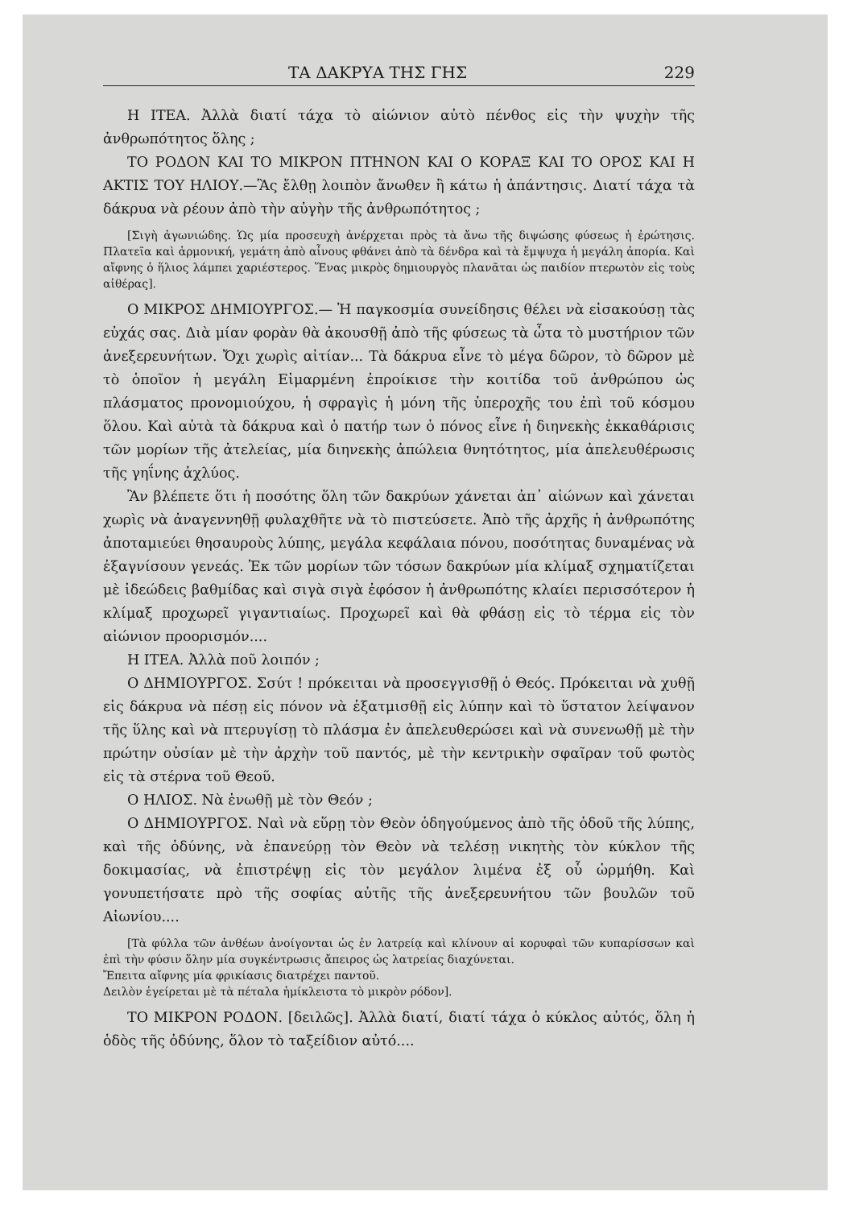ΤΑ ΔΑΚΡΥΑ ΤΗΣ ΓΗΣ 229
Η ΙΤΕΑ. Ἀλλὰ διατί τάχα τὸ αἰώνιον αὐτὸ πένθος εἰς τὴν ψυχὴν τῆς ἀνθρωπότητος ὅλης ;
ΤΟ ΡΟΔΟΝ ΚΑΙ ΤΟ ΜΙΚΡΟΝ ΠΤΗΝΟΝ ΚΑΙ Ο ΚΟΡΑΞ ΚΑΙ ΤΟ ΟΡΟΣ ΚΑΙ Η ΑΚΤΙΣ ΤΟΥ ΗΛΙΟΥ.—Ἂς ἔλθῃ λοιπὸν ἄνωθεν ἢ κάτω ἡ ἀπάντησις. Διατί τάχα τὰ δάκρυα νὰ ρέουν ἀπὸ τὴν αὐγὴν τῆς ἀνθρωπότητος ;
[Σιγὴ ἀγωνιώδης. Ὡς μία προσευχὴ ἀνέρχεται πρὸς τὰ ἄνω τῆς διψώσης φύσεως ἡ ἐρώτησις. Πλατεῖα καὶ ἁρμονική, γεμάτη ἀπὸ αἶνους φθάνει ἀπὸ τὰ δένδρα καὶ τὰ ἔμψυχα ἡ μεγάλη ἀπορία. Καὶ αἴφνης ὁ ἥλιος λάμπει χαριέστερος. Ἕνας μικρὸς δημιουργὸς πλανᾶται ὡς παιδίον πτερωτὸν εἰς τοὺς αἰθέρας].
Ο ΜΙΚΡΟΣ ΔΗΜΙΟΥΡΓΟΣ.— Ἡ παγκοσμία συνείδησις θέλει νὰ εἰσακούσῃ τὰς εὐχάς σας. Διὰ μίαν φορὰν θὰ ἀκουσθῇ ἀπὸ τῆς φύσεως τὰ ὦτα τὸ μυστήριον τῶν ἀνεξερευνήτων. Ὄχι χωρὶς αἰτίαν... Τὰ δάκρυα εἶνε τὸ μέγα δῶρον, τὸ δῶρον μὲ τὸ ὁποῖον ἡ μεγάλη Εἱμαρμένη ἐπροίκισε τὴν κοιτίδα τοῦ ἀνθρώπου ὡς πλάσματος προνομιούχου, ἡ σφραγὶς ἡ μόνη τῆς ὑπεροχῆς του ἐπὶ τοῦ κόσμου ὅλου. Καὶ αὐτὰ τὰ δάκρυα καὶ ὁ πατήρ των ὁ πόνος εἶνε ἡ διηνεκὴς ἐκκαθάρισις τῶν μορίων τῆς ἀτελείας, μία διηνεκὴς ἀπώλεια θνητότητος, μία ἀπελευθέρωσις τῆς γηΐνης ἀχλύος.
Ἂν βλέπετε ὅτι ἡ ποσότης ὅλη τῶν δακρύων χάνεται ἀπ᾽ αἰώνων καὶ χάνεται χωρὶς νὰ ἀναγεννηθῇ φυλαχθῆτε νὰ τὸ πιστεύσετε. Ἀπὸ τῆς ἀρχῆς ἡ ἀνθρωπότης ἀποταμιεύει θησαυροὺς λύπης, μεγάλα κεφάλαια πόνου, ποσότητας δυναμένας νὰ ἐξαγνίσουν γενεάς. Ἐκ τῶν μορίων τῶν τόσων δακρύων μία κλίμαξ σχηματίζεται μὲ ἰδεώδεις βαθμίδας καὶ σιγὰ σιγὰ ἐφόσον ἡ ἀνθρωπότης κλαίει περισσότερον ἡ κλίμαξ προχωρεῖ γιγαντιαίως. Προχωρεῖ καὶ θὰ φθάσῃ εἰς τὸ τέρμα εἰς τὸν αἰώνιον προορισμόν....
Η ΙΤΕΑ. Ἀλλὰ ποῦ λοιπόν ;
Ο ΔΗΜΙΟΥΡΓΟΣ. Σσύτ ! πρόκειται νὰ προσεγγισθῇ ὁ Θεός. Πρόκειται νὰ χυθῇ εἰς δάκρυα νὰ πέσῃ εἰς πόνον νὰ ἐξατμισθῇ εἰς λύπην καὶ τὸ ὕστατον λείψανον τῆς ὕλης καὶ νὰ πτερυγίσῃ τὸ πλάσμα ἐν ἀπελευθερώσει καὶ νὰ συνενωθῇ μὲ τὴν πρώτην οὐσίαν μὲ τὴν ἀρχὴν τοῦ παντός, μὲ τὴν κεντρικὴν σφαῖραν τοῦ φωτὸς εἰς τὰ στέρνα τοῦ Θεοῦ.
Ο ΗΛΙΟΣ. Νὰ ἑνωθῇ μὲ τὸν Θεόν ;
Ο ΔΗΜΙΟΥΡΓΟΣ. Ναὶ νὰ εὕρῃ τὸν Θεὸν ὁδηγούμενος ἀπὸ τῆς ὁδοῦ τῆς λύπης, καὶ τῆς ὀδύνης, νὰ ἐπανεύρῃ τὸν Θεὸν νὰ τελέσῃ νικητὴς τὸν κύκλον τῆς δοκιμασίας, νὰ ἐπιστρέψῃ εἰς τὸν μεγάλον λιμένα ἐξ οὗ ὡρμήθη. Καὶ γονυπετήσατε πρὸ τῆς σοφίας αὐτῆς τῆς ἀνεξερευνήτου τῶν βουλῶν τοῦ Αἰωνίου....
[Τὰ φύλλα τῶν ἀνθέων ἀνοίγονται ὡς ἐν λατρείᾳ καὶ κλίνουν αἱ κορυφαὶ τῶν κυπαρίσσων καὶ ἐπὶ τὴν φύσιν ὅλην μία συγκέντρωσις ἄπειρος ὡς λατρείας διαχύνεται.
Ἔπειτα αἴφνης μία φρικίασις διατρέχει παντοῦ.
Δειλὸν ἐγείρεται μὲ τὰ πέταλα ἡμίκλειστα τὸ μικρὸν ρόδον].
ΤΟ ΜΙΚΡΟΝ ΡΟΔΟΝ. [δειλῶς]. Ἀλλὰ διατί, διατί τάχα ὁ κύκλος αὐτός, ὅλη ἡ ὁδὸς τῆς ὀδύνης, ὅλον τὸ ταξείδιον αὐτό....